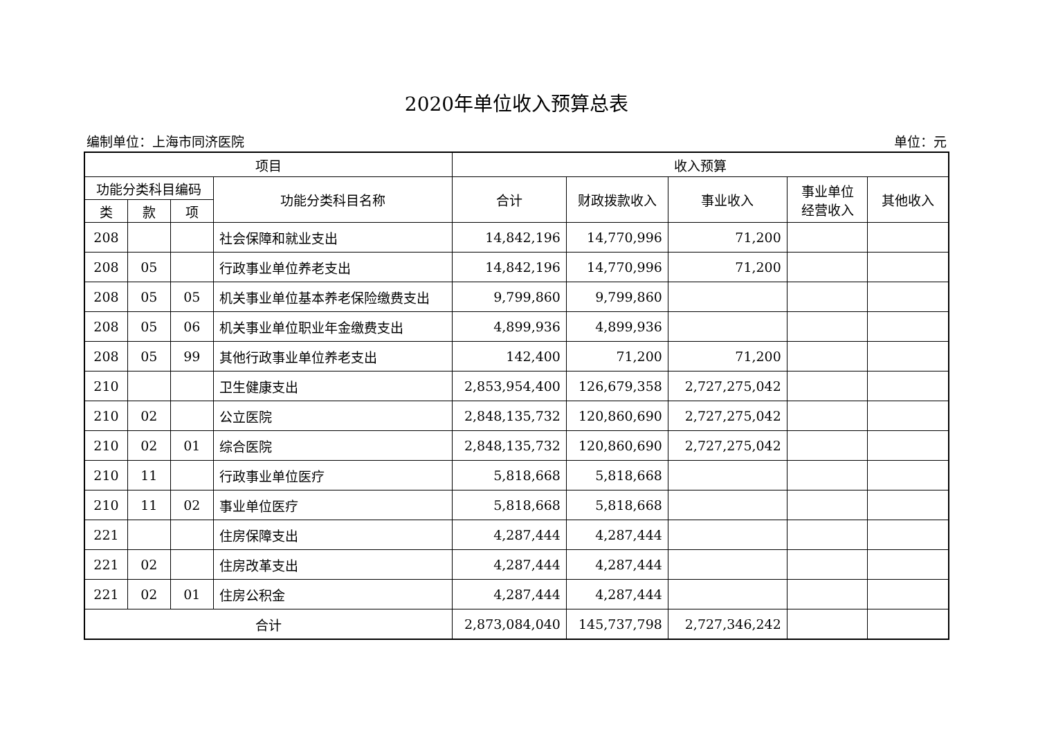2020年单位收入预算总表
编制单位：上海市同济医院 单位：元
| 项目 | | | | 收入预算 | | | | |
| --- | --- | --- | --- | --- | --- | --- | --- | --- |
| 功能分类科目编码 | | | 功能分类科目名称 | 合计 | 财政拨款收入 | 事业收入 | 事业单位 经营收入 | 其他收入 |
| 类 | 款 | 项 | | | | | | |
| 208 | | | 社会保障和就业支出 | 14,842,196 | 14,770,996 | 71,200 | | |
| 208 | 05 | | 行政事业单位养老支出 | 14,842,196 | 14,770,996 | 71,200 | | |
| 208 | 05 | 05 | 机关事业单位基本养老保险缴费支出 | 9,799,860 | 9,799,860 | | | |
| 208 | 05 | 06 | 机关事业单位职业年金缴费支出 | 4,899,936 | 4,899,936 | | | |
| 208 | 05 | 99 | 其他行政事业单位养老支出 | 142,400 | 71,200 | 71,200 | | |
| 210 | | | 卫生健康支出 | 2,853,954,400 | 126,679,358 | 2,727,275,042 | | |
| 210 | 02 | | 公立医院 | 2,848,135,732 | 120,860,690 | 2,727,275,042 | | |
| 210 | 02 | 01 | 综合医院 | 2,848,135,732 | 120,860,690 | 2,727,275,042 | | |
| 210 | 11 | | 行政事业单位医疗 | 5,818,668 | 5,818,668 | | | |
| 210 | 11 | 02 | 事业单位医疗 | 5,818,668 | 5,818,668 | | | |
| 221 | | | 住房保障支出 | 4,287,444 | 4,287,444 | | | |
| 221 | 02 | | 住房改革支出 | 4,287,444 | 4,287,444 | | | |
| 221 | 02 | 01 | 住房公积金 | 4,287,444 | 4,287,444 | | | |
| 合计 | | | | 2,873,084,040 | 145,737,798 | 2,727,346,242 | | |